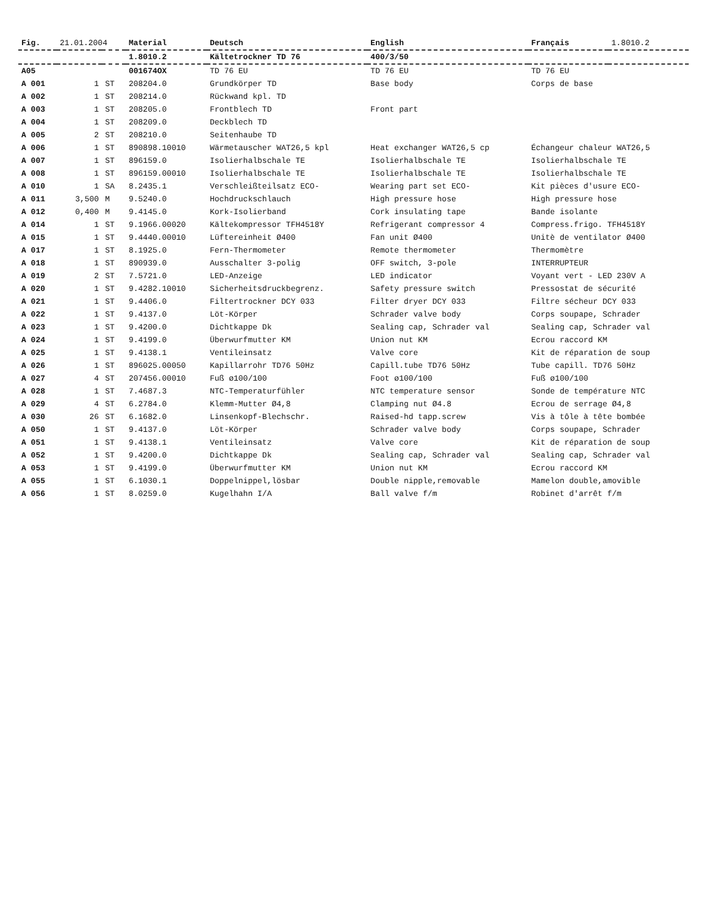| Fig. | 21.01.2004 | | Material | Deutsch | English | Français | 1.8010.2 |
| | | | 1.8010.2 | Kältetrockner TD 76 | 400/3/50 | | |
| A05 | | | 001674OX | TD 76 EU | TD 76 EU | TD 76 EU | |
| A 001 | 1 | ST | 208204.0 | Grundkörper TD | Base body | Corps de base | |
| A 002 | 1 | ST | 208214.0 | Rückwand kpl. TD | | | |
| A 003 | 1 | ST | 208205.0 | Frontblech TD | Front part | | |
| A 004 | 1 | ST | 208209.0 | Deckblech TD | | | |
| A 005 | 2 | ST | 208210.0 | Seitenhaube TD | | | |
| A 006 | 1 | ST | 890898.10010 | Wärmetauscher WAT26,5 kpl | Heat exchanger WAT26,5 cp | Échangeur chaleur WAT26,5 | |
| A 007 | 1 | ST | 896159.0 | Isolierhalbschale TE | Isolierhalbschale TE | Isolierhalbschale TE | |
| A 008 | 1 | ST | 896159.00010 | Isolierhalbschale TE | Isolierhalbschale TE | Isolierhalbschale TE | |
| A 010 | 1 | SA | 8.2435.1 | Verschleißteilsatz ECO- | Wearing part set ECO- | Kit pièces d'usure ECO- | |
| A 011 | 3,500 | M | 9.5240.0 | Hochdruckschlauch | High pressure hose | High pressure hose | |
| A 012 | 0,400 | M | 9.4145.0 | Kork-Isolierband | Cork insulating tape | Bande isolante | |
| A 014 | 1 | ST | 9.1966.00020 | Kältekompressor TFH4518Y | Refrigerant compressor 4 | Compress.frigo. TFH4518Y | |
| A 015 | 1 | ST | 9.4440.00010 | Lüftereinheit Ø400 | Fan unit Ø400 | Unitè de ventilator Ø400 | |
| A 017 | 1 | ST | 8.1925.0 | Fern-Thermometer | Remote thermometer | Thermomètre | |
| A 018 | 1 | ST | 890939.0 | Ausschalter 3-polig | OFF switch, 3-pole | INTERRUPTEUR | |
| A 019 | 2 | ST | 7.5721.0 | LED-Anzeige | LED indicator | Voyant vert - LED 230V A | |
| A 020 | 1 | ST | 9.4282.10010 | Sicherheitsdruckbegrenz. | Safety pressure switch | Pressostat de sécurité | |
| A 021 | 1 | ST | 9.4406.0 | Filtertrockner DCY 033 | Filter dryer DCY 033 | Filtre sécheur DCY 033 | |
| A 022 | 1 | ST | 9.4137.0 | Löt-Körper | Schrader valve body | Corps soupape, Schrader | |
| A 023 | 1 | ST | 9.4200.0 | Dichtkappe Dk | Sealing cap, Schrader val | Sealing cap, Schrader val | |
| A 024 | 1 | ST | 9.4199.0 | Überwurfmutter KM | Union nut KM | Ecrou raccord KM | |
| A 025 | 1 | ST | 9.4138.1 | Ventileinsatz | Valve core | Kit de réparation de soup | |
| A 026 | 1 | ST | 896025.00050 | Kapillarrohr TD76 50Hz | Capill.tube TD76 50Hz | Tube capill. TD76 50Hz | |
| A 027 | 4 | ST | 207456.00010 | Fuß ø100/100 | Foot ø100/100 | Fuß ø100/100 | |
| A 028 | 1 | ST | 7.4687.3 | NTC-Temperaturfühler | NTC temperature sensor | Sonde de température NTC | |
| A 029 | 4 | ST | 6.2784.0 | Klemm-Mutter Ø4,8 | Clamping nut Ø4.8 | Ecrou de serrage Ø4,8 | |
| A 030 | 26 | ST | 6.1682.0 | Linsenkopf-Blechschr. | Raised-hd tapp.screw | Vis à tôle à tête bombée | |
| A 050 | 1 | ST | 9.4137.0 | Löt-Körper | Schrader valve body | Corps soupape, Schrader | |
| A 051 | 1 | ST | 9.4138.1 | Ventileinsatz | Valve core | Kit de réparation de soup | |
| A 052 | 1 | ST | 9.4200.0 | Dichtkappe Dk | Sealing cap, Schrader val | Sealing cap, Schrader val | |
| A 053 | 1 | ST | 9.4199.0 | Überwurfmutter KM | Union nut KM | Ecrou raccord KM | |
| A 055 | 1 | ST | 6.1030.1 | Doppelnippel,lösbar | Double nipple,removable | Mamelon double,amovible | |
| A 056 | 1 | ST | 8.0259.0 | Kugelhahn I/A | Ball valve f/m | Robinet d'arrêt f/m | |